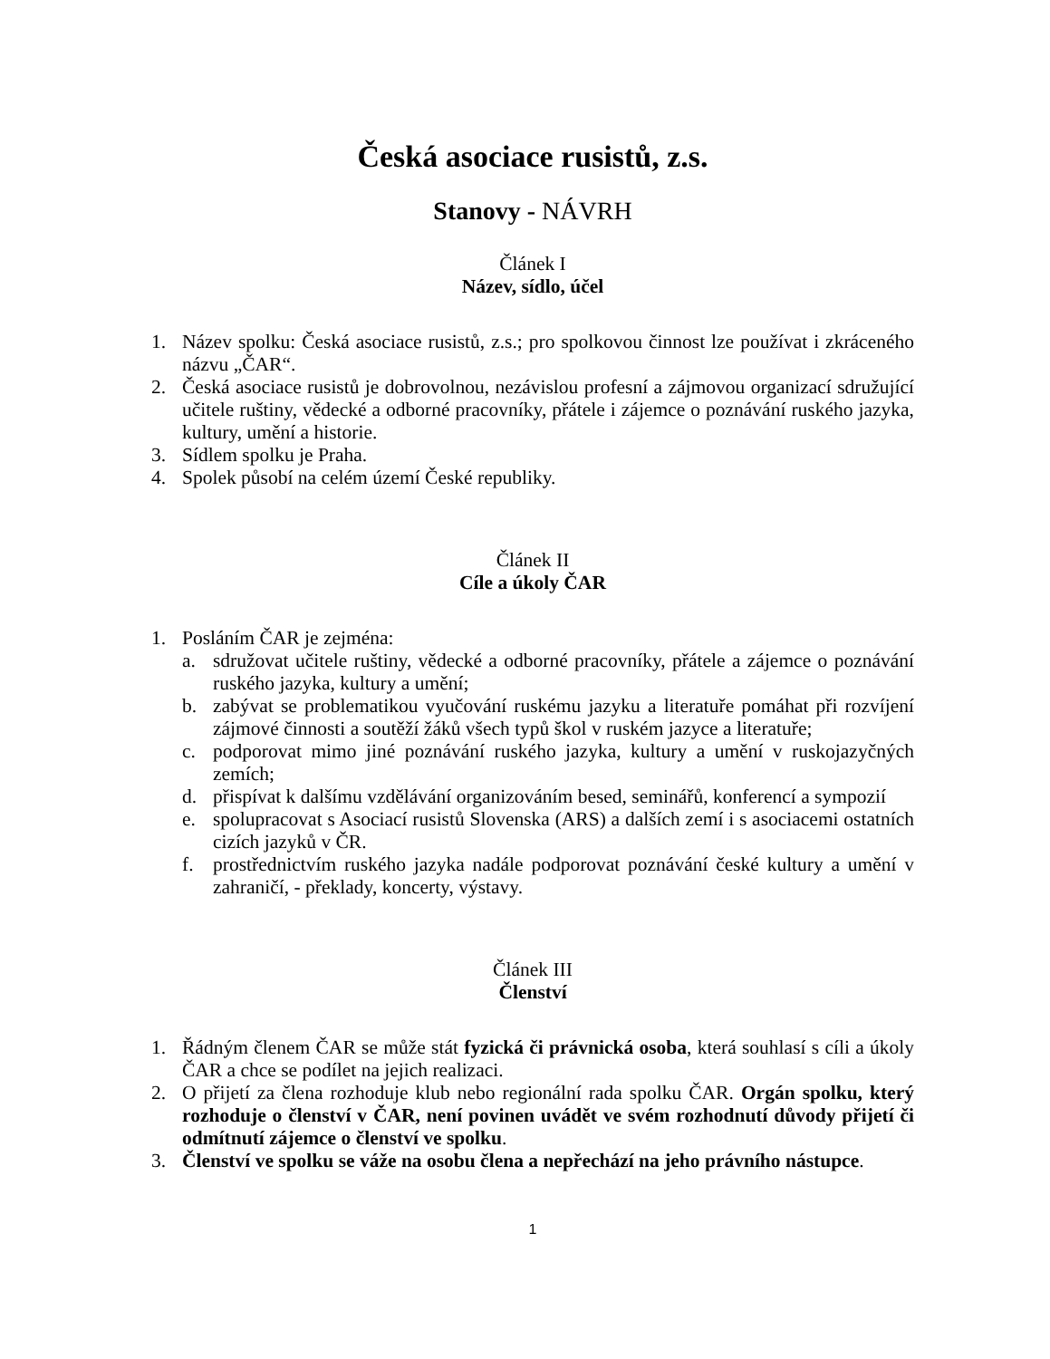Česká asociace rusistů, z.s.
Stanovy - NÁVRH
Článek I
Název, sídlo, účel
1. Název spolku: Česká asociace rusistů, z.s.; pro spolkovou činnost lze používat i zkráceného názvu „ČAR“.
2. Česká asociace rusistů je dobrovolnou, nezávislou profesní a zájmovou organizací sdružující učitele ruštiny, vědecké a odborné pracovníky, přátele i zájemce o poznávání ruského jazyka, kultury, umění a historie.
3. Sídlem spolku je Praha.
4. Spolek působí na celém území České republiky.
Článek II
Cíle a úkoly ČAR
1. Posláním ČAR je zejména:
a. sdružovat učitele ruštiny, vědecké a odborné pracovníky, přátele a zájemce o poznávání ruského jazyka, kultury a umění;
b. zabývat se problematikou vyučování ruskému jazyku a literatuře pomáhat při rozvíjení zájmové činnosti a soutěží žáků všech typů škol v ruském jazyce a literatuře;
c. podporovat mimo jiné poznávání ruského jazyka, kultury a umění v ruskojazyčných zemích;
d. přispívat k dalšímu vzdělávání organizováním besed, seminářů, konferencí a sympozií
e. spolupracovat s Asociací rusistů Slovenska (ARS) a dalších zemí i s asociacemi ostatních cizích jazyků v ČR.
f. prostřednictvím ruského jazyka nadále podporovat poznávání české kultury a umění v zahraničí, - překlady, koncerty, výstavy.
Článek III
Členství
1. Řádným členem ČAR se může stát fyzická či právnická osoba, která souhlasí s cíli a úkoly ČAR a chce se podílet na jejich realizaci.
2. O přijetí za člena rozhoduje klub nebo regionální rada spolku ČAR. Orgán spolku, který rozhoduje o členství v ČAR, není povinen uvádět ve svém rozhodnutí důvody přijetí či odmítnutí zájemce o členství ve spolku.
3. Členství ve spolku se váže na osobu člena a nepřechází na jeho právního nástupce.
1